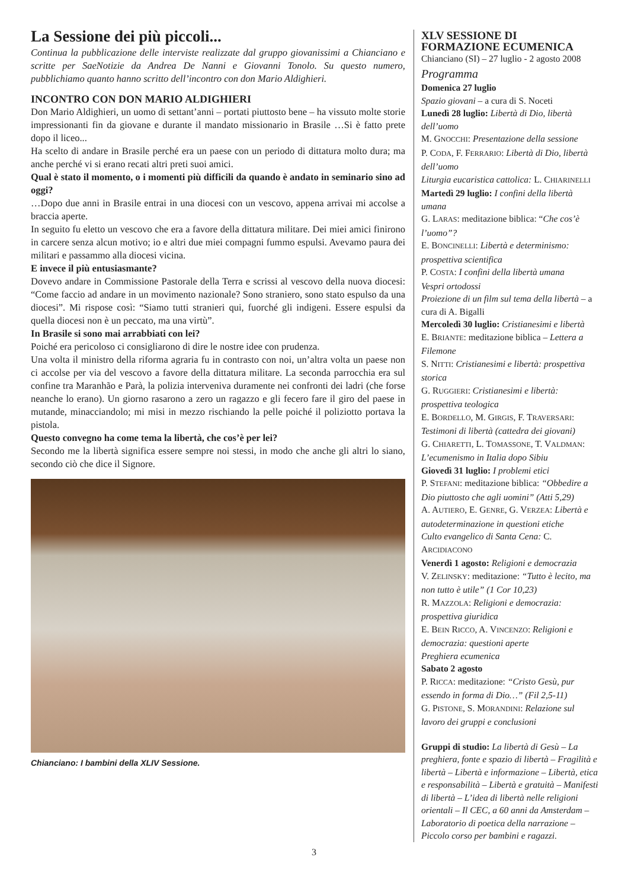La Sessione dei più piccoli...
Continua la pubblicazione delle interviste realizzate dal gruppo giovanissimi a Chianciano e scritte per SaeNotizie da Andrea De Nanni e Giovanni Tonolo. Su questo numero, pubblichiamo quanto hanno scritto dell’incontro con don Mario Aldighieri.
INCONTRO CON DON MARIO ALDIGHIERI
Don Mario Aldighieri, un uomo di settant’anni – portati piuttosto bene – ha vissuto molte storie impressionanti fin da giovane e durante il mandato missionario in Brasile …Si è fatto prete dopo il liceo...
Ha scelto di andare in Brasile perché era un paese con un periodo di dittatura molto dura; ma anche perché vi si erano recati altri preti suoi amici.
Qual è stato il momento, o i momenti più difficili da quando è andato in seminario sino ad oggi?
…Dopo due anni in Brasile entrai in una diocesi con un vescovo, appena arrivai mi accolse a braccia aperte.
In seguito fu eletto un vescovo che era a favore della dittatura militare. Dei miei amici finirono in carcere senza alcun motivo; io e altri due miei compagni fummo espulsi. Avevamo paura dei militari e passammo alla diocesi vicina.
E invece il più entusiasmante?
Dovevo andare in Commissione Pastorale della Terra e scrissi al vescovo della nuova diocesi: “Come faccio ad andare in un movimento nazionale? Sono straniero, sono stato espulso da una diocesi”. Mi rispose così: “Siamo tutti stranieri qui, fuorché gli indigeni. Essere espulsi da quella diocesi non è un peccato, ma una virtù”.
In Brasile si sono mai arrabbiati con lei?
Poiché era pericoloso ci consigliarono di dire le nostre idee con prudenza.
Una volta il ministro della riforma agraria fu in contrasto con noi, un’altra volta un paese non ci accolse per via del vescovo a favore della dittatura militare. La seconda parrocchia era sul confine tra Maranhão e Parà, la polizia interveniva duramente nei confronti dei ladri (che forse neanche lo erano). Un giorno rasarono a zero un ragazzo e gli fecero fare il giro del paese in mutande, minacciandolo; mi misi in mezzo rischiando la pelle poiché il poliziotto portava la pistola.
Questo convegno ha come tema la libertà, che cos’è per lei?
Secondo me la libertà significa essere sempre noi stessi, in modo che anche gli altri lo siano, secondo ciò che dice il Signore.
Chianciano: I bambini della XLIV Sessione.
XLV SESSIONE DI
FORMAZIONE ECUMENICA
Chianciano (SI) – 27 luglio - 2 agosto 2008
Programma
Domenica 27 luglio
Spazio giovani – a cura di S. Noceti
Lunedì 28 luglio: Libertà di Dio, libertà dell’uomo
M. GNOCCHI: Presentazione della sessione
P. CODA, F. FERRARIO: Libertà di Dio, libertà dell’uomo
Liturgia eucaristica cattolica: L. CHIARINELLI
Martedì 29 luglio: I confini della libertà umana
G. LARAS: meditazione biblica: “Che cos’è l’uomo”?
E. BONCINELLI: Libertà e determinismo: prospettiva scientifica
P. COSTA: I confini della libertà umana
Vespri ortodossi
Proiezione di un film sul tema della libertà – a cura di A. Bigalli
Mercoledì 30 luglio: Cristianesimi e libertà
E. BRIANTE: meditazione biblica – Lettera a Filemone
S. NITTI: Cristianesimi e libertà: prospettiva storica
G. RUGGIERI: Cristianesimi e libertà: prospettiva teologica
E. BORDELLO, M. GIRGIS, F. TRAVERSARI: Testimoni di libertà (cattedra dei giovani)
G. CHIARETTI, L. TOMASSONE, T. VALDMAN: L’ecumenismo in Italia dopo Sibiu
Giovedì 31 luglio: I problemi etici
P. STEFANI: meditazione biblica: “Obbedire a Dio piuttosto che agli uomini” (Atti 5,29)
A. AUTIERO, E. GENRE, G. VERZEA: Libertà e autodeterminazione in questioni etiche
Culto evangelico di Santa Cena: C. ARCIDIACONO
Venerdì 1 agosto: Religioni e democrazia
V. ZELINSKY: meditazione: “Tutto è lecito, ma non tutto è utile” (1 Cor 10,23)
R. MAZZOLA: Religioni e democrazia: prospettiva giuridica
E. BEIN RICCO, A. VINCENZO: Religioni e democrazia: questioni aperte
Preghiera ecumenica
Sabato 2 agosto
P. RICCA: meditazione: “Cristo Gesù, pur essendo in forma di Dio…” (Fil 2,5-11)
G. PISTONE, S. MORANDINI: Relazione sul lavoro dei gruppi e conclusioni
Gruppi di studio: La libertà di Gesù – La preghiera, fonte e spazio di libertà – Fragilità e libertà – Libertà e informazione – Libertà, etica e responsabilità – Libertà e gratuità – Manifesti di libertà – L’idea di libertà nelle religioni orientali – Il CEC, a 60 anni da Amsterdam – Laboratorio di poetica della narrazione – Piccolo corso per bambini e ragazzi.
3